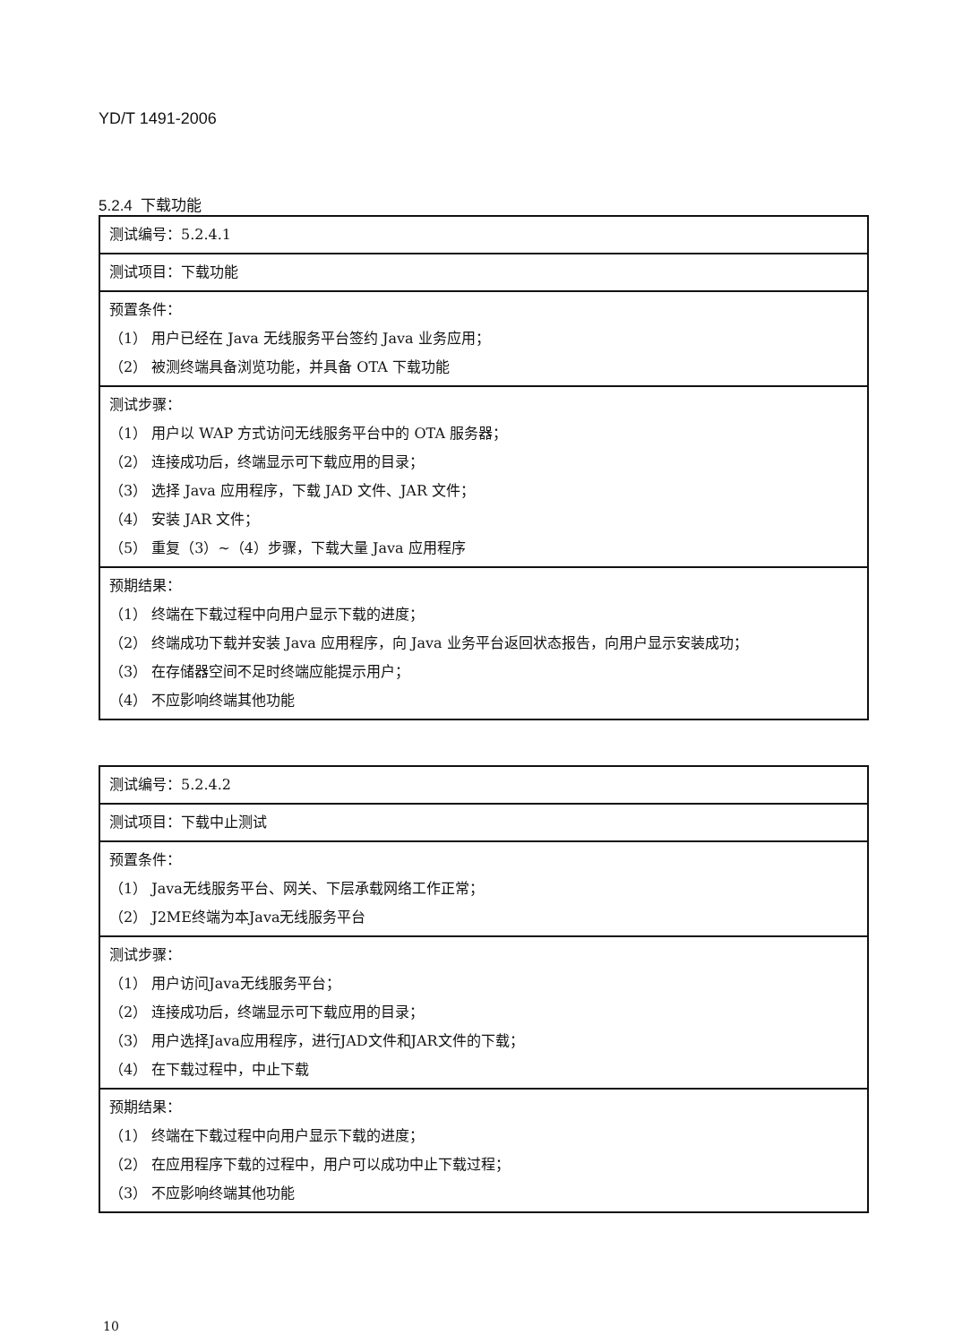YD/T 1491-2006
5.2.4 下载功能
| 测试编号：5.2.4.1 |
| 测试项目：下载功能 |
| 预置条件： （1） 用户已经在 Java 无线服务平台签约 Java 业务应用； （2） 被测终端具备浏览功能，并具备 OTA 下载功能 |
| 测试步骤： （1） 用户以 WAP 方式访问无线服务平台中的 OTA 服务器； （2） 连接成功后，终端显示可下载应用的目录； （3） 选择 Java 应用程序，下载 JAD 文件、JAR 文件； （4） 安装 JAR 文件； （5） 重复（3）~（4）步骤，下载大量 Java 应用程序 |
| 预期结果： （1） 终端在下载过程中向用户显示下载的进度； （2） 终端成功下载并安装 Java 应用程序，向 Java 业务平台返回状态报告，向用户显示安装成功； （3） 在存储器空间不足时终端应能提示用户； （4） 不应影响终端其他功能 |
| 测试编号：5.2.4.2 |
| 测试项目：下载中止测试 |
| 预置条件： （1） Java无线服务平台、网关、下层承载网络工作正常； （2） J2ME终端为本Java无线服务平台 |
| 测试步骤： （1） 用户访问Java无线服务平台； （2） 连接成功后，终端显示可下载应用的目录； （3） 用户选择Java应用程序，进行JAD文件和JAR文件的下载； （4） 在下载过程中，中止下载 |
| 预期结果： （1） 终端在下载过程中向用户显示下载的进度； （2） 在应用程序下载的过程中，用户可以成功中止下载过程； （3） 不应影响终端其他功能 |
10